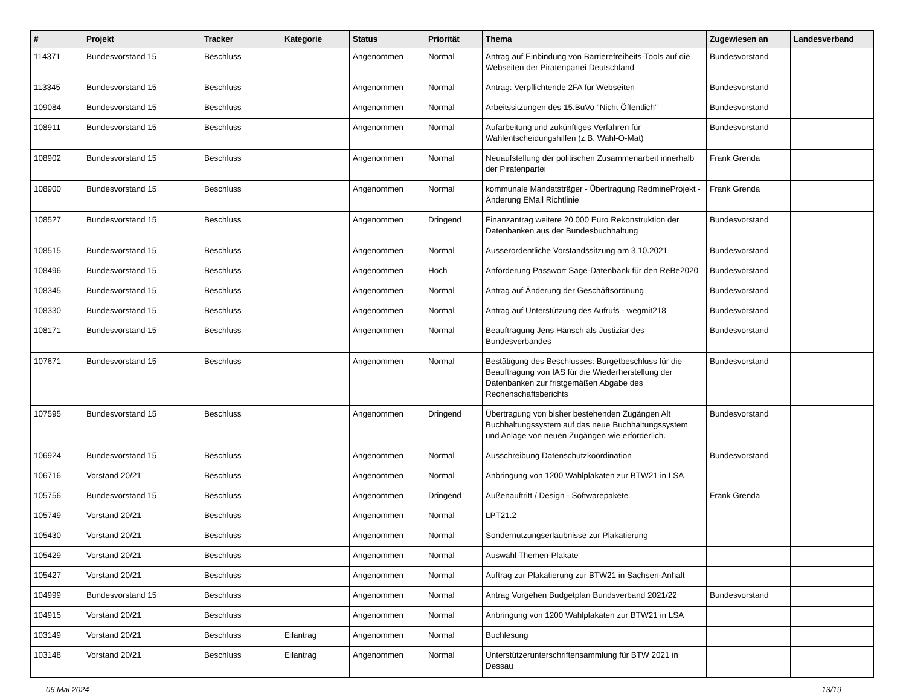| # | Projekt | Tracker | Kategorie | Status | Priorität | Thema | Zugewiesen an | Landesverband |
| --- | --- | --- | --- | --- | --- | --- | --- | --- |
| 114371 | Bundesvorstand 15 | Beschluss | | Angenommen | Normal | Antrag auf Einbindung von Barrierefreiheits-Tools auf die Webseiten der Piratenpartei Deutschland | Bundesvorstand | |
| 113345 | Bundesvorstand 15 | Beschluss | | Angenommen | Normal | Antrag: Verpflichtende 2FA für Webseiten | Bundesvorstand | |
| 109084 | Bundesvorstand 15 | Beschluss | | Angenommen | Normal | Arbeitssitzungen des 15.BuVo "Nicht Öffentlich" | Bundesvorstand | |
| 108911 | Bundesvorstand 15 | Beschluss | | Angenommen | Normal | Aufarbeitung und zukünftiges Verfahren für Wahlentscheidungshilfen (z.B. Wahl-O-Mat) | Bundesvorstand | |
| 108902 | Bundesvorstand 15 | Beschluss | | Angenommen | Normal | Neuaufstellung der politischen Zusammenarbeit innerhalb der Piratenpartei | Frank Grenda | |
| 108900 | Bundesvorstand 15 | Beschluss | | Angenommen | Normal | kommunale Mandatsträger - Übertragung RedmineProjekt - Änderung EMail Richtlinie | Frank Grenda | |
| 108527 | Bundesvorstand 15 | Beschluss | | Angenommen | Dringend | Finanzantrag weitere 20.000 Euro Rekonstruktion der Datenbanken aus der Bundesbuchhaltung | Bundesvorstand | |
| 108515 | Bundesvorstand 15 | Beschluss | | Angenommen | Normal | Ausserordentliche Vorstandssitzung am 3.10.2021 | Bundesvorstand | |
| 108496 | Bundesvorstand 15 | Beschluss | | Angenommen | Hoch | Anforderung Passwort Sage-Datenbank für den ReBe2020 | Bundesvorstand | |
| 108345 | Bundesvorstand 15 | Beschluss | | Angenommen | Normal | Antrag auf Änderung der Geschäftsordnung | Bundesvorstand | |
| 108330 | Bundesvorstand 15 | Beschluss | | Angenommen | Normal | Antrag auf Unterstützung des Aufrufs - wegmit218 | Bundesvorstand | |
| 108171 | Bundesvorstand 15 | Beschluss | | Angenommen | Normal | Beauftragung Jens Hänsch als Justiziar des Bundesverbandes | Bundesvorstand | |
| 107671 | Bundesvorstand 15 | Beschluss | | Angenommen | Normal | Bestätigung des Beschlusses: Burgetbeschluss für die Beauftragung von IAS für die Wiederherstellung der Datenbanken zur fristgemäßen Abgabe des Rechenschaftsberichts | Bundesvorstand | |
| 107595 | Bundesvorstand 15 | Beschluss | | Angenommen | Dringend | Übertragung von bisher bestehenden Zugängen Alt Buchhaltungssystem auf das neue Buchhaltungssystem und Anlage von neuen Zugängen wie erforderlich. | Bundesvorstand | |
| 106924 | Bundesvorstand 15 | Beschluss | | Angenommen | Normal | Ausschreibung Datenschutzkoordination | Bundesvorstand | |
| 106716 | Vorstand 20/21 | Beschluss | | Angenommen | Normal | Anbringung von 1200 Wahlplakaten zur BTW21 in LSA | | |
| 105756 | Bundesvorstand 15 | Beschluss | | Angenommen | Dringend | Außenauftritt / Design - Softwarepakete | Frank Grenda | |
| 105749 | Vorstand 20/21 | Beschluss | | Angenommen | Normal | LPT21.2 | | |
| 105430 | Vorstand 20/21 | Beschluss | | Angenommen | Normal | Sondernutzungserlaubnisse zur Plakatierung | | |
| 105429 | Vorstand 20/21 | Beschluss | | Angenommen | Normal | Auswahl Themen-Plakate | | |
| 105427 | Vorstand 20/21 | Beschluss | | Angenommen | Normal | Auftrag zur Plakatierung zur BTW21 in Sachsen-Anhalt | | |
| 104999 | Bundesvorstand 15 | Beschluss | | Angenommen | Normal | Antrag Vorgehen Budgetplan Bundsverband 2021/22 | Bundesvorstand | |
| 104915 | Vorstand 20/21 | Beschluss | | Angenommen | Normal | Anbringung von 1200 Wahlplakaten zur BTW21 in LSA | | |
| 103149 | Vorstand 20/21 | Beschluss | Eilantrag | Angenommen | Normal | Buchlesung | | |
| 103148 | Vorstand 20/21 | Beschluss | Eilantrag | Angenommen | Normal | Unterstützerunterschriftensammlung für BTW 2021 in Dessau | | |
06 Mai 2024 13/19